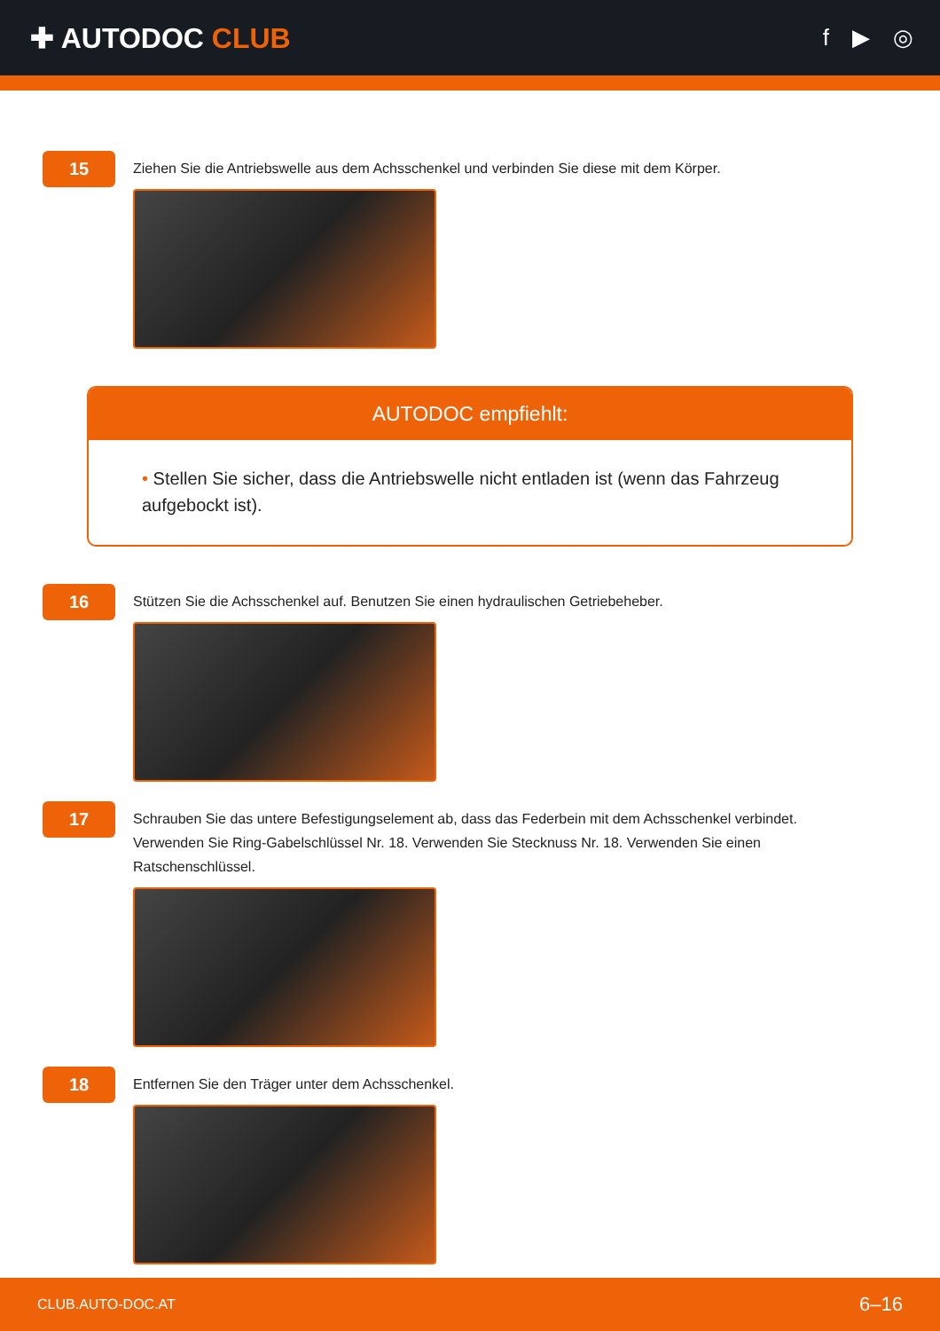✚ AUTODOC CLUB
f ▶ ◎
15
Ziehen Sie die Antriebswelle aus dem Achsschenkel und verbinden Sie diese mit dem Körper.
AUTODOC empfiehlt:
• Stellen Sie sicher, dass die Antriebswelle nicht entladen ist (wenn das Fahrzeug aufgebockt ist).
16
Stützen Sie die Achsschenkel auf. Benutzen Sie einen hydraulischen Getriebeheber.
17
Schrauben Sie das untere Befestigungselement ab, dass das Federbein mit dem Achsschenkel verbindet. Verwenden Sie Ring-Gabelschlüssel Nr. 18. Verwenden Sie Stecknuss Nr. 18. Verwenden Sie einen Ratschenschlüssel.
18
Entfernen Sie den Träger unter dem Achsschenkel.
CLUB.AUTO-DOC.AT 6–16